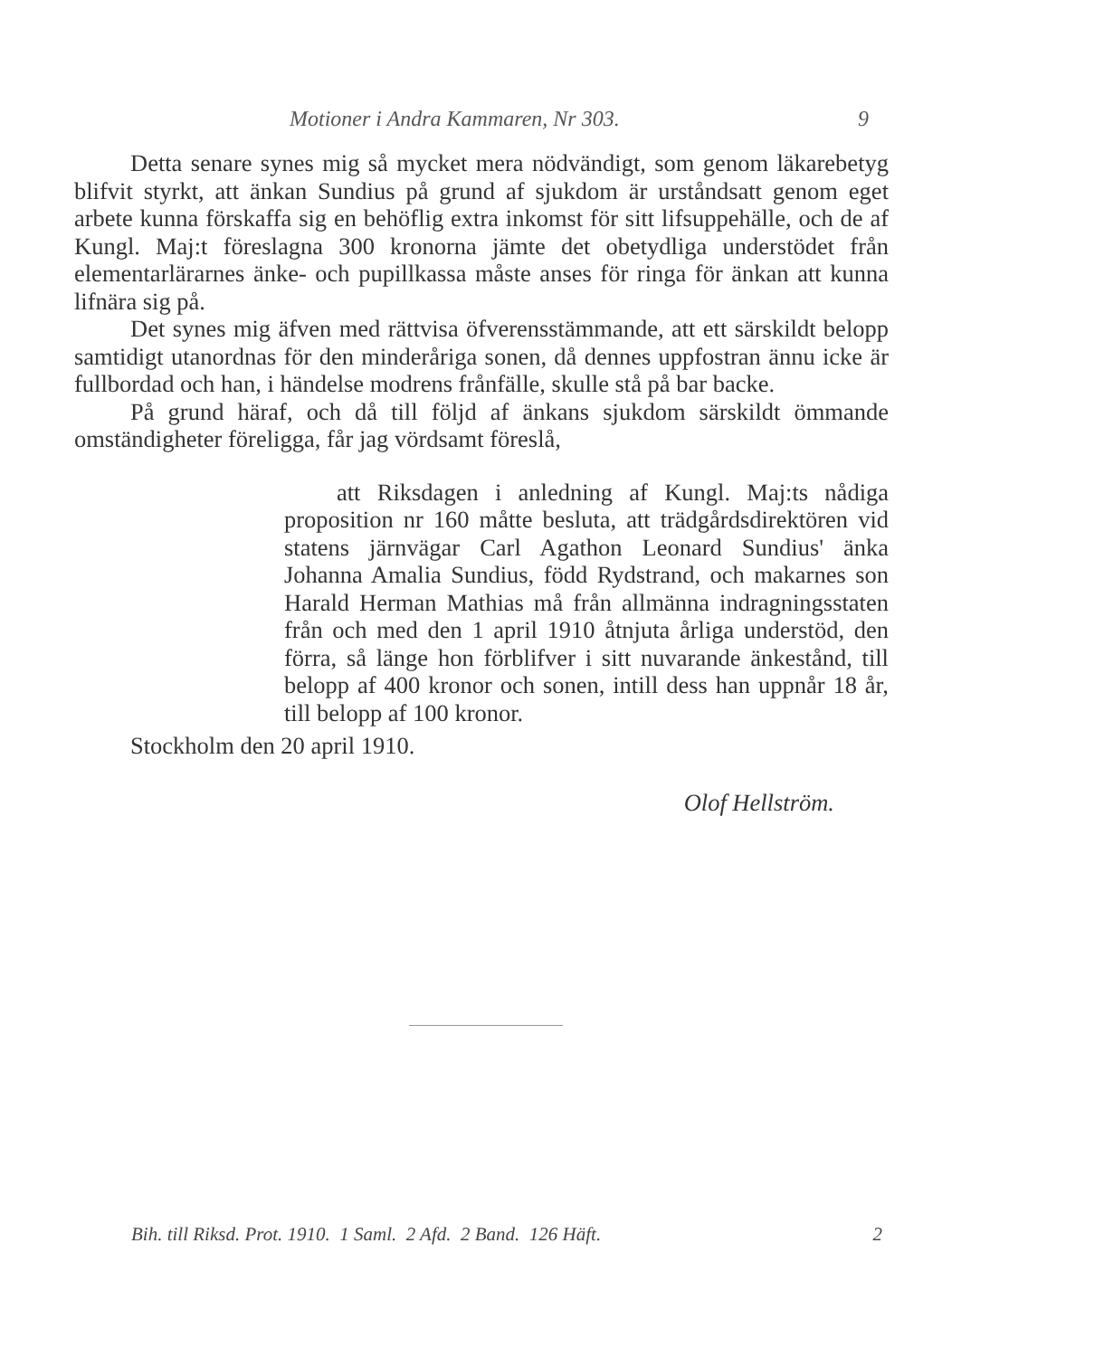Motioner i Andra Kammaren, Nr 303. 9
Detta senare synes mig så mycket mera nödvändigt, som genom läkarebetyg blifvit styrkt, att änkan Sundius på grund af sjukdom är urståndsatt genom eget arbete kunna förskaffa sig en behöflig extra inkomst för sitt lifsuppehälle, och de af Kungl. Maj:t föreslagna 300 kronorna jämte det obetydliga understödet från elementarlärarnes änke- och pupillkassa måste anses för ringa för änkan att kunna lifnära sig på.
Det synes mig äfven med rättvisa öfverensstämmande, att ett särskildt belopp samtidigt utanordnas för den minderåriga sonen, då dennes uppfostran ännu icke är fullbordad och han, i händelse modrens frånfälle, skulle stå på bar backe.
På grund häraf, och då till följd af änkans sjukdom särskildt ömmande omständigheter föreligga, får jag vördsamt föreslå,
att Riksdagen i anledning af Kungl. Maj:ts nådiga proposition nr 160 måtte besluta, att trädgårdsdirektören vid statens järnvägar Carl Agathon Leonard Sundius' änka Johanna Amalia Sundius, född Rydstrand, och makarnes son Harald Herman Mathias må från allmänna indragningsstaten från och med den 1 april 1910 åtnjuta årliga understöd, den förra, så länge hon förblifver i sitt nuvarande änkestånd, till belopp af 400 kronor och sonen, intill dess han uppnår 18 år, till belopp af 100 kronor.
Stockholm den 20 april 1910.
Olof Hellström.
Bih. till Riksd. Prot. 1910. 1 Saml. 2 Afd. 2 Band. 126 Häft. 2